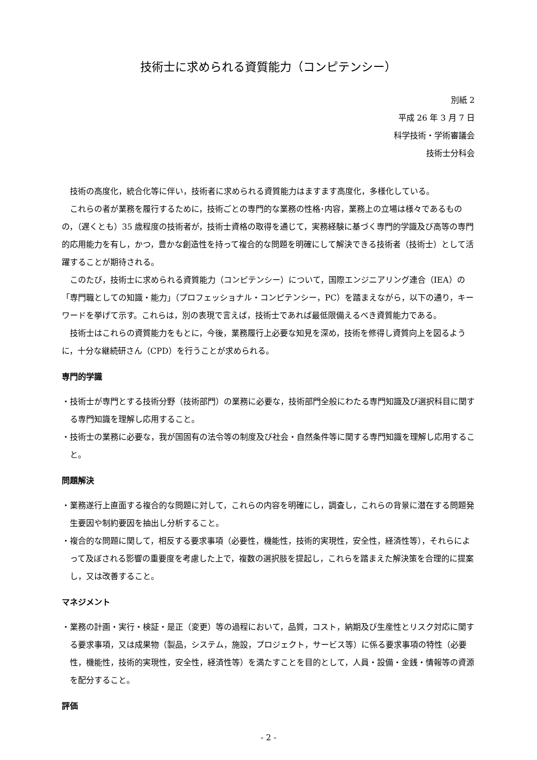技術士に求められる資質能力（コンピテンシー）
別紙 2
平成 26 年 3 月 7 日
科学技術・学術審議会
技術士分科会
技術の高度化，統合化等に伴い，技術者に求められる資質能力はますます高度化，多様化している。
これらの者が業務を履行するために，技術ごとの専門的な業務の性格･内容，業務上の立場は様々であるものの，（遅くとも）35 歳程度の技術者が，技術士資格の取得を通じて，実務経験に基づく専門的学識及び高等の専門的応用能力を有し，かつ，豊かな創造性を持って複合的な問題を明確にして解決できる技術者（技術士）として活躍することが期待される。
このたび，技術士に求められる資質能力（コンピテンシー）について，国際エンジニアリング連合（IEA）の「専門職としての知識・能力」（プロフェッショナル・コンピテンシー，PC）を踏まえながら，以下の通り，キーワードを挙げて示す。これらは，別の表現で言えば，技術士であれば最低限備えるべき資質能力である。
技術士はこれらの資質能力をもとに，今後，業務履行上必要な知見を深め，技術を修得し資質向上を図るように，十分な継続研さん（CPD）を行うことが求められる。
専門的学識
・技術士が専門とする技術分野（技術部門）の業務に必要な，技術部門全般にわたる専門知識及び選択科目に関する専門知識を理解し応用すること。
・技術士の業務に必要な，我が国固有の法令等の制度及び社会・自然条件等に関する専門知識を理解し応用すること。
問題解決
・業務遂行上直面する複合的な問題に対して，これらの内容を明確にし，調査し，これらの背景に潜在する問題発生要因や制約要因を抽出し分析すること。
・複合的な問題に関して，相反する要求事項（必要性，機能性，技術的実現性，安全性，経済性等），それらによって及ぼされる影響の重要度を考慮した上で，複数の選択肢を提起し，これらを踏まえた解決策を合理的に提案し，又は改善すること。
マネジメント
・業務の計画・実行・検証・是正（変更）等の過程において，品質，コスト，納期及び生産性とリスク対応に関する要求事項，又は成果物（製品，システム，施設，プロジェクト，サービス等）に係る要求事項の特性（必要性，機能性，技術的実現性，安全性，経済性等）を満たすことを目的として，人員・設備・金銭・情報等の資源を配分すること。
評価
- 2 -